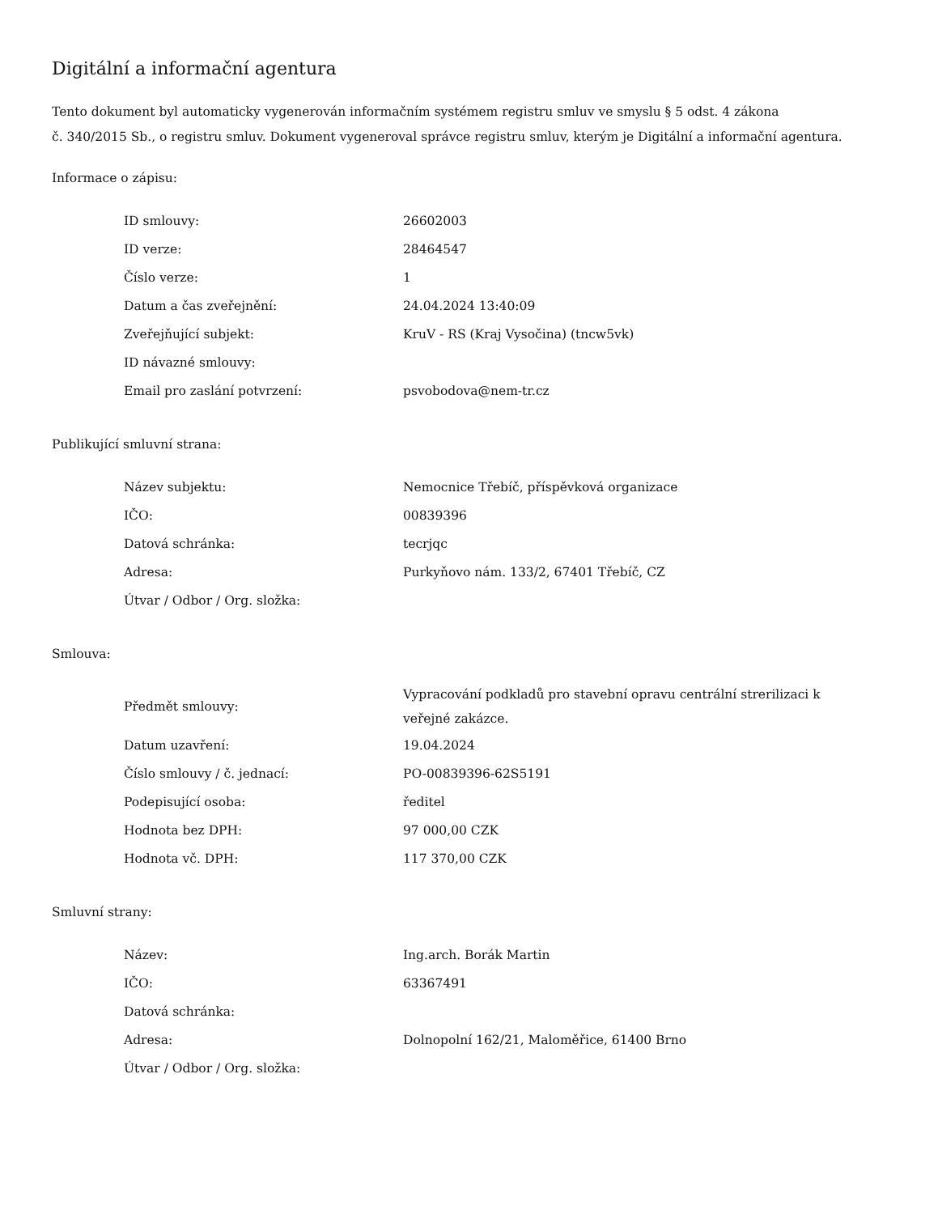Digitální a informační agentura
Tento dokument byl automaticky vygenerován informačním systémem registru smluv ve smyslu § 5 odst. 4 zákona
č. 340/2015 Sb., o registru smluv. Dokument vygeneroval správce registru smluv, kterým je Digitální a informační agentura.
Informace o zápisu:
| ID smlouvy: | 26602003 |
| ID verze: | 28464547 |
| Číslo verze: | 1 |
| Datum a čas zveřejnění: | 24.04.2024 13:40:09 |
| Zveřejňující subjekt: | KruV - RS (Kraj Vysočina) (tncw5vk) |
| ID návazné smlouvy: | |
| Email pro zaslání potvrzení: | psvobodova@nem-tr.cz |
Publikující smluvní strana:
| Název subjektu: | Nemocnice Třebíč, příspěvková organizace |
| IČO: | 00839396 |
| Datová schránka: | tecrjqc |
| Adresa: | Purkyňovo nám. 133/2, 67401 Třebíč, CZ |
| Útvar / Odbor / Org. složka: | |
Smlouva:
| Předmět smlouvy: | Vypracování podkladů pro stavební opravu centrální strerilizaci k veřejné zakázce. |
| Datum uzavření: | 19.04.2024 |
| Číslo smlouvy / č. jednací: | PO-00839396-62S5191 |
| Podepisující osoba: | ředitel |
| Hodnota bez DPH: | 97 000,00 CZK |
| Hodnota vč. DPH: | 117 370,00 CZK |
Smluvní strany:
| Název: | Ing.arch. Borák Martin |
| IČO: | 63367491 |
| Datová schránka: | |
| Adresa: | Dolnopolní 162/21, Maloměřice, 61400 Brno |
| Útvar / Odbor / Org. složka: | |